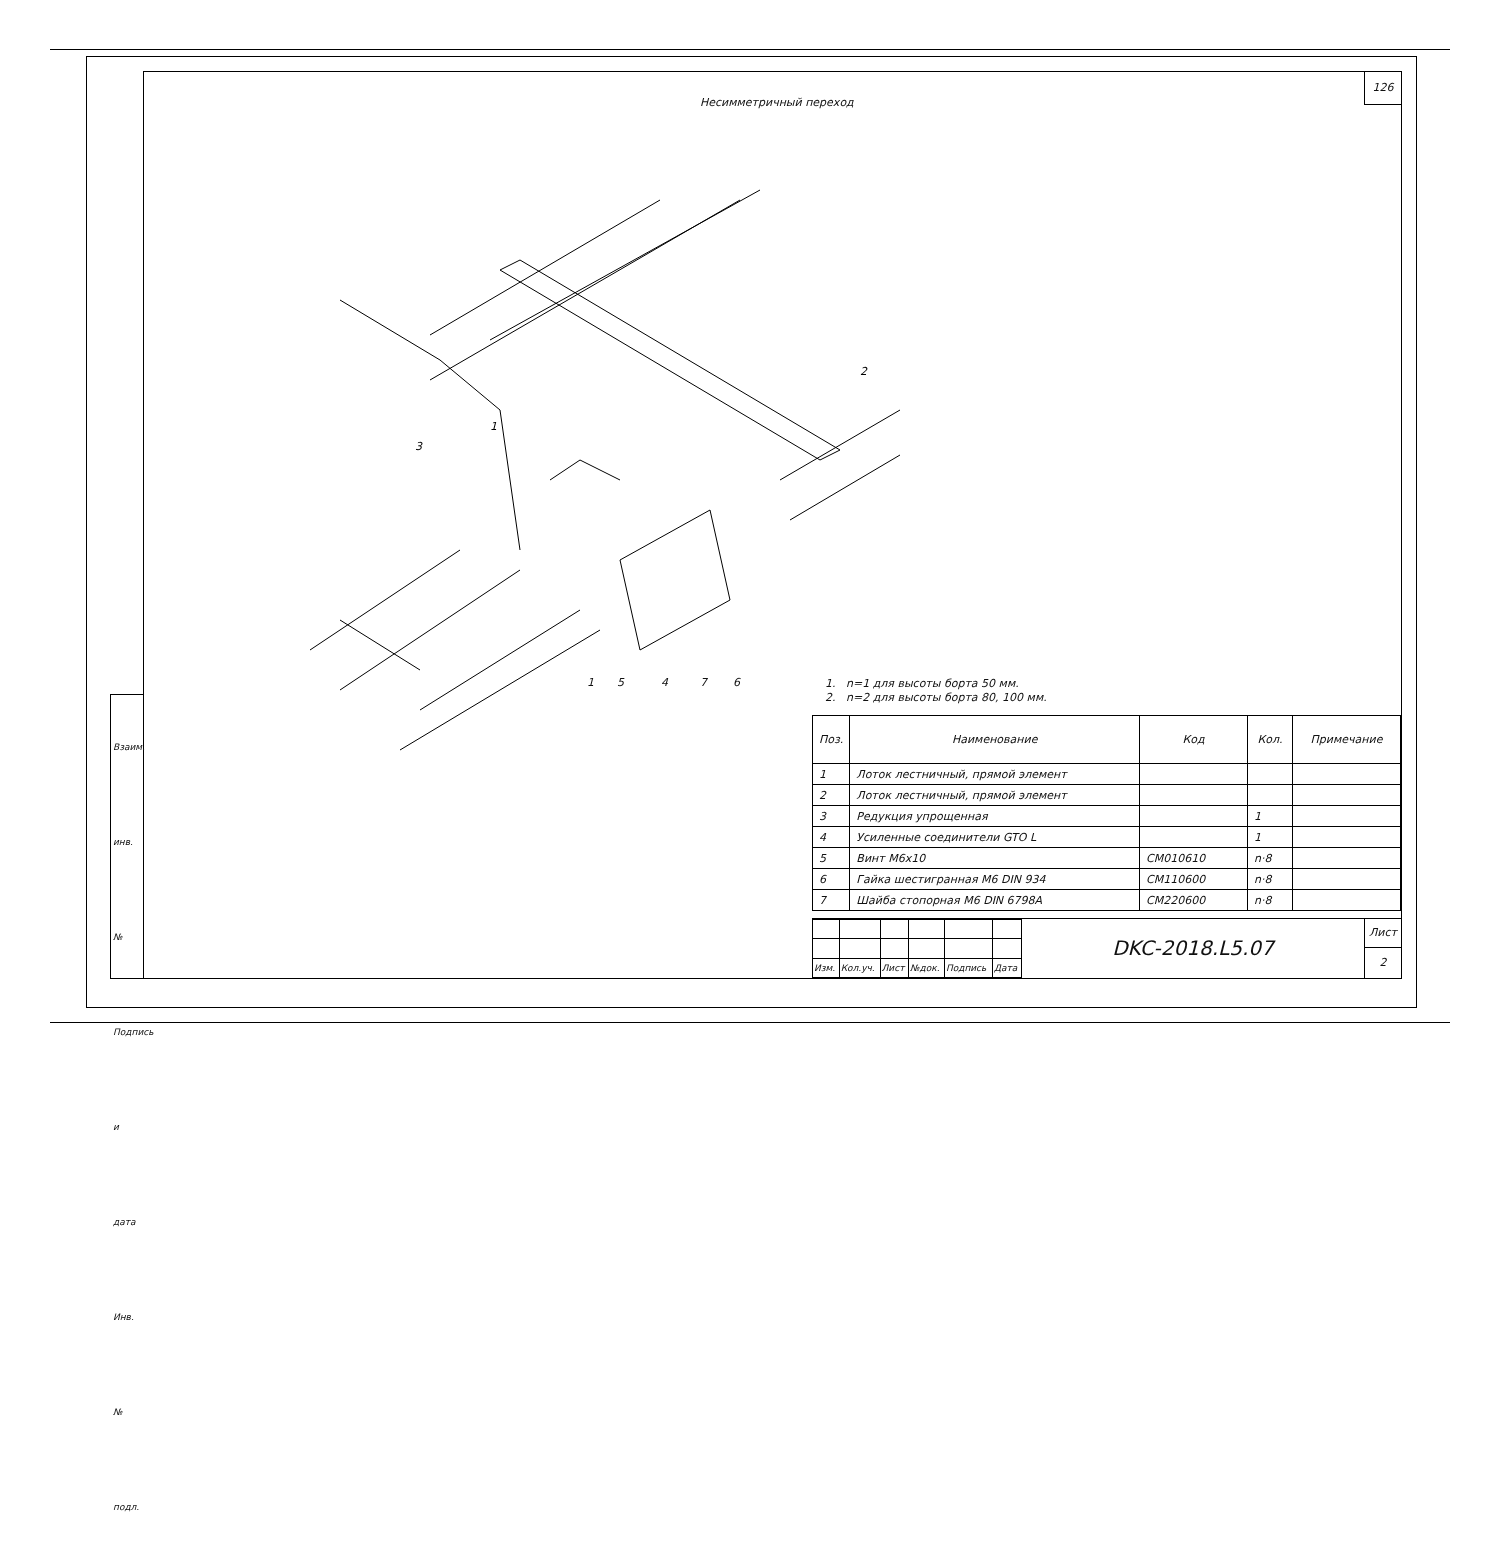126
Несимметричный переход
1
3
2
1 5 4 7 6
1. n=1 для высоты борта 50 мм.
2. n=2 для высоты борта 80, 100 мм.
| Поз. | Наименование | Код | Кол. | Примечание |
| --- | --- | --- | --- | --- |
| 1 | Лоток лестничный, прямой элемент | | | |
| 2 | Лоток лестничный, прямой элемент | | | |
| 3 | Редукция упрощенная | | 1 | |
| 4 | Усиленные соединители GTO L | | 1 | |
| 5 | Винт M6x10 | CM010610 | n·8 | |
| 6 | Гайка шестигранная M6 DIN 934 | CM110600 | n·8 | |
| 7 | Шайба стопорная M6 DIN 6798A | CM220600 | n·8 | |
| Изм. | Кол.уч. | Лист | №док. | Подпись | Дата |
DKC-2018.L5.07
Лист
2
Взаим. инв. №
Подпись и дата
Инв. № подл.